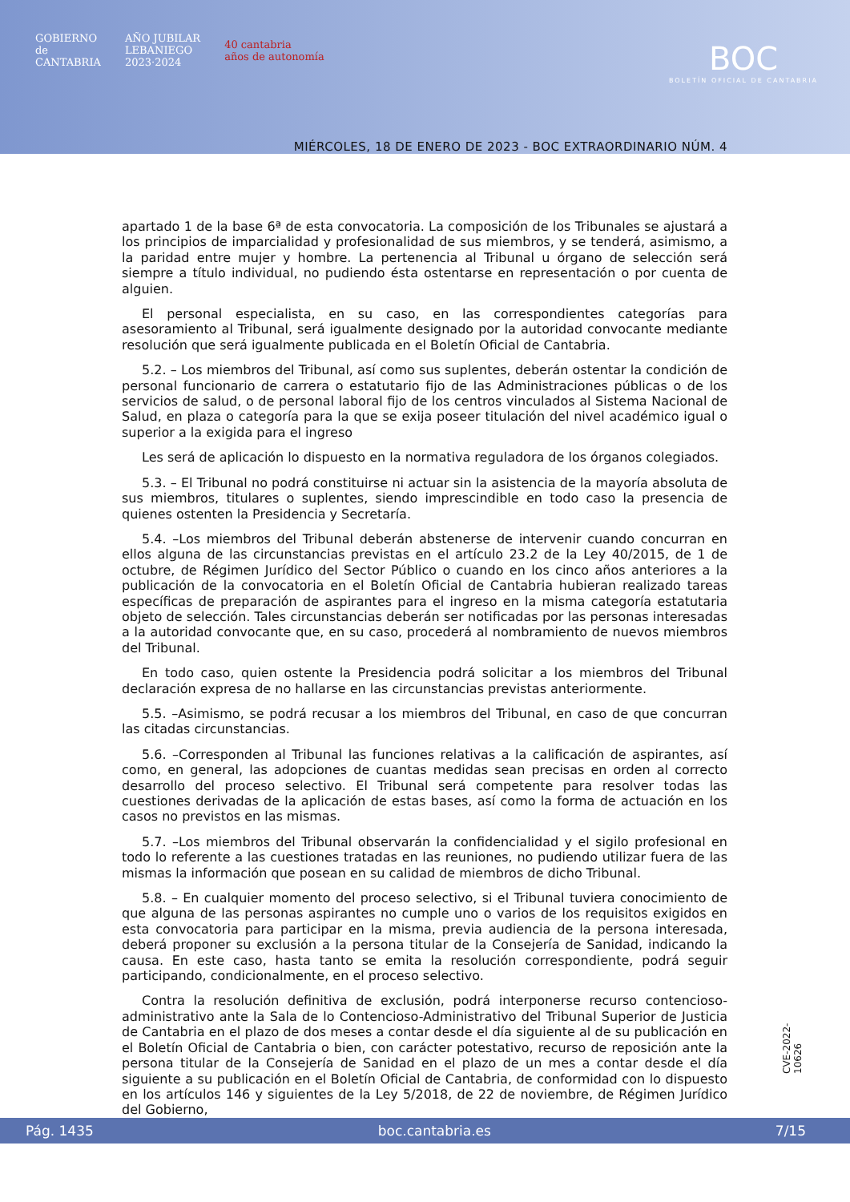GOBIERNO
de
CANTABRIA
AÑO JUBILAR
LEBANIEGO
2023·2024
40 cantabria
años de autonomía
BOC
BOLETÍN OFICIAL DE CANTABRIA
MIÉRCOLES, 18 DE ENERO DE 2023 - BOC EXTRAORDINARIO NÚM. 4
apartado 1 de la base 6ª de esta convocatoria. La composición de los Tribunales se ajustará a los principios de imparcialidad y profesionalidad de sus miembros, y se tenderá, asimismo, a la paridad entre mujer y hombre. La pertenencia al Tribunal u órgano de selección será siempre a título individual, no pudiendo ésta ostentarse en representación o por cuenta de alguien.
El personal especialista, en su caso, en las correspondientes categorías para asesoramiento al Tribunal, será igualmente designado por la autoridad convocante mediante resolución que será igualmente publicada en el Boletín Oficial de Cantabria.
5.2. – Los miembros del Tribunal, así como sus suplentes, deberán ostentar la condición de personal funcionario de carrera o estatutario fijo de las Administraciones públicas o de los servicios de salud, o de personal laboral fijo de los centros vinculados al Sistema Nacional de Salud, en plaza o categoría para la que se exija poseer titulación del nivel académico igual o superior a la exigida para el ingreso
Les será de aplicación lo dispuesto en la normativa reguladora de los órganos colegiados.
5.3. – El Tribunal no podrá constituirse ni actuar sin la asistencia de la mayoría absoluta de sus miembros, titulares o suplentes, siendo imprescindible en todo caso la presencia de quienes ostenten la Presidencia y Secretaría.
5.4. –Los miembros del Tribunal deberán abstenerse de intervenir cuando concurran en ellos alguna de las circunstancias previstas en el artículo 23.2 de la Ley 40/2015, de 1 de octubre, de Régimen Jurídico del Sector Público o cuando en los cinco años anteriores a la publicación de la convocatoria en el Boletín Oficial de Cantabria hubieran realizado tareas específicas de preparación de aspirantes para el ingreso en la misma categoría estatutaria objeto de selección. Tales circunstancias deberán ser notificadas por las personas interesadas a la autoridad convocante que, en su caso, procederá al nombramiento de nuevos miembros del Tribunal.
En todo caso, quien ostente la Presidencia podrá solicitar a los miembros del Tribunal declaración expresa de no hallarse en las circunstancias previstas anteriormente.
5.5. –Asimismo, se podrá recusar a los miembros del Tribunal, en caso de que concurran las citadas circunstancias.
5.6. –Corresponden al Tribunal las funciones relativas a la calificación de aspirantes, así como, en general, las adopciones de cuantas medidas sean precisas en orden al correcto desarrollo del proceso selectivo. El Tribunal será competente para resolver todas las cuestiones derivadas de la aplicación de estas bases, así como la forma de actuación en los casos no previstos en las mismas.
5.7. –Los miembros del Tribunal observarán la confidencialidad y el sigilo profesional en todo lo referente a las cuestiones tratadas en las reuniones, no pudiendo utilizar fuera de las mismas la información que posean en su calidad de miembros de dicho Tribunal.
5.8. – En cualquier momento del proceso selectivo, si el Tribunal tuviera conocimiento de que alguna de las personas aspirantes no cumple uno o varios de los requisitos exigidos en esta convocatoria para participar en la misma, previa audiencia de la persona interesada, deberá proponer su exclusión a la persona titular de la Consejería de Sanidad, indicando la causa. En este caso, hasta tanto se emita la resolución correspondiente, podrá seguir participando, condicionalmente, en el proceso selectivo.
Contra la resolución definitiva de exclusión, podrá interponerse recurso contencioso-administrativo ante la Sala de lo Contencioso-Administrativo del Tribunal Superior de Justicia de Cantabria en el plazo de dos meses a contar desde el día siguiente al de su publicación en el Boletín Oficial de Cantabria o bien, con carácter potestativo, recurso de reposición ante la persona titular de la Consejería de Sanidad en el plazo de un mes a contar desde el día siguiente a su publicación en el Boletín Oficial de Cantabria, de conformidad con lo dispuesto en los artículos 146 y siguientes de la Ley 5/2018, de 22 de noviembre, de Régimen Jurídico del Gobierno,
CVE-2022-10626
Pág. 1435 boc.cantabria.es 7/15